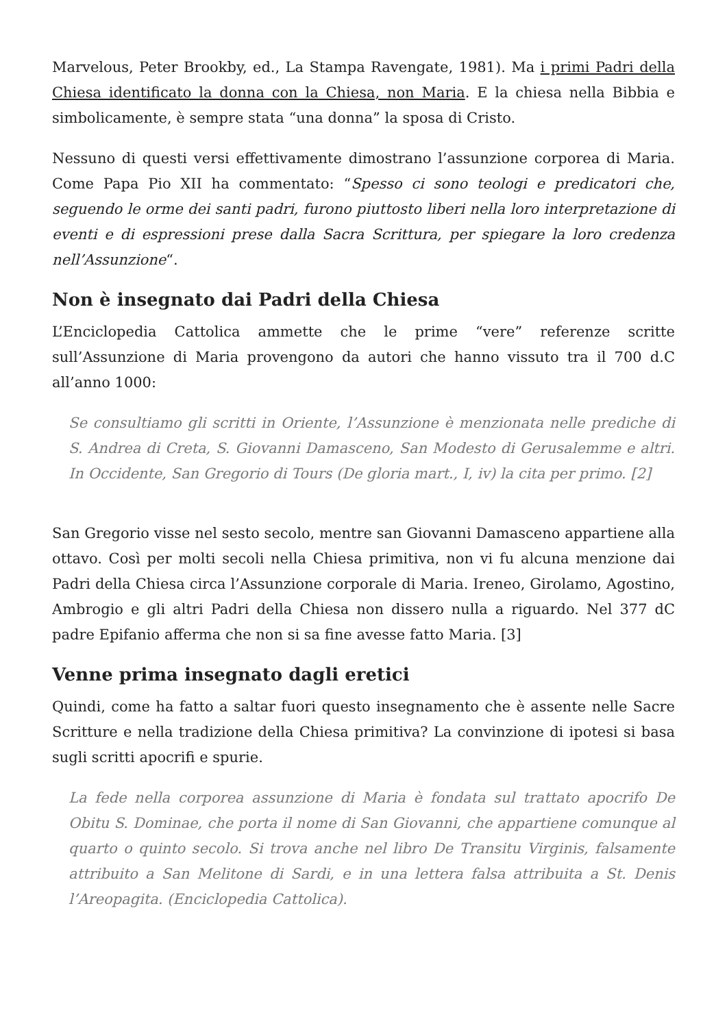Marvelous, Peter Brookby, ed., La Stampa Ravengate, 1981). Ma i primi Padri della Chiesa identificato la donna con la Chiesa, non Maria. E la chiesa nella Bibbia e simbolicamente, è sempre stata “una donna” la sposa di Cristo.
Nessuno di questi versi effettivamente dimostrano l’assunzione corporea di Maria. Come Papa Pio XII ha commentato: “Spesso ci sono teologi e predicatori che, seguendo le orme dei santi padri, furono piuttosto liberi nella loro interpretazione di eventi e di espressioni prese dalla Sacra Scrittura, per spiegare la loro credenza nell’Assunzione“.
Non è insegnato dai Padri della Chiesa
L’Enciclopedia Cattolica ammette che le prime “vere” referenze scritte sull’Assunzione di Maria provengono da autori che hanno vissuto tra il 700 d.C all’anno 1000:
Se consultiamo gli scritti in Oriente, l’Assunzione è menzionata nelle prediche di S. Andrea di Creta, S. Giovanni Damasceno, San Modesto di Gerusalemme e altri. In Occidente, San Gregorio di Tours (De gloria mart., I, iv) la cita per primo. [2]
San Gregorio visse nel sesto secolo, mentre san Giovanni Damasceno appartiene alla ottavo. Così per molti secoli nella Chiesa primitiva, non vi fu alcuna menzione dai Padri della Chiesa circa l’Assunzione corporale di Maria. Ireneo, Girolamo, Agostino, Ambrogio e gli altri Padri della Chiesa non dissero nulla a riguardo. Nel 377 dC padre Epifanio afferma che non si sa fine avesse fatto Maria. [3]
Venne prima insegnato dagli eretici
Quindi, come ha fatto a saltar fuori questo insegnamento che è assente nelle Sacre Scritture e nella tradizione della Chiesa primitiva? La convinzione di ipotesi si basa sugli scritti apocrifi e spurie.
La fede nella corporea assunzione di Maria è fondata sul trattato apocrifo De Obitu S. Dominae, che porta il nome di San Giovanni, che appartiene comunque al quarto o quinto secolo. Si trova anche nel libro De Transitu Virginis, falsamente attribuito a San Melitone di Sardi, e in una lettera falsa attribuita a St. Denis l’Areopagita. (Enciclopedia Cattolica).